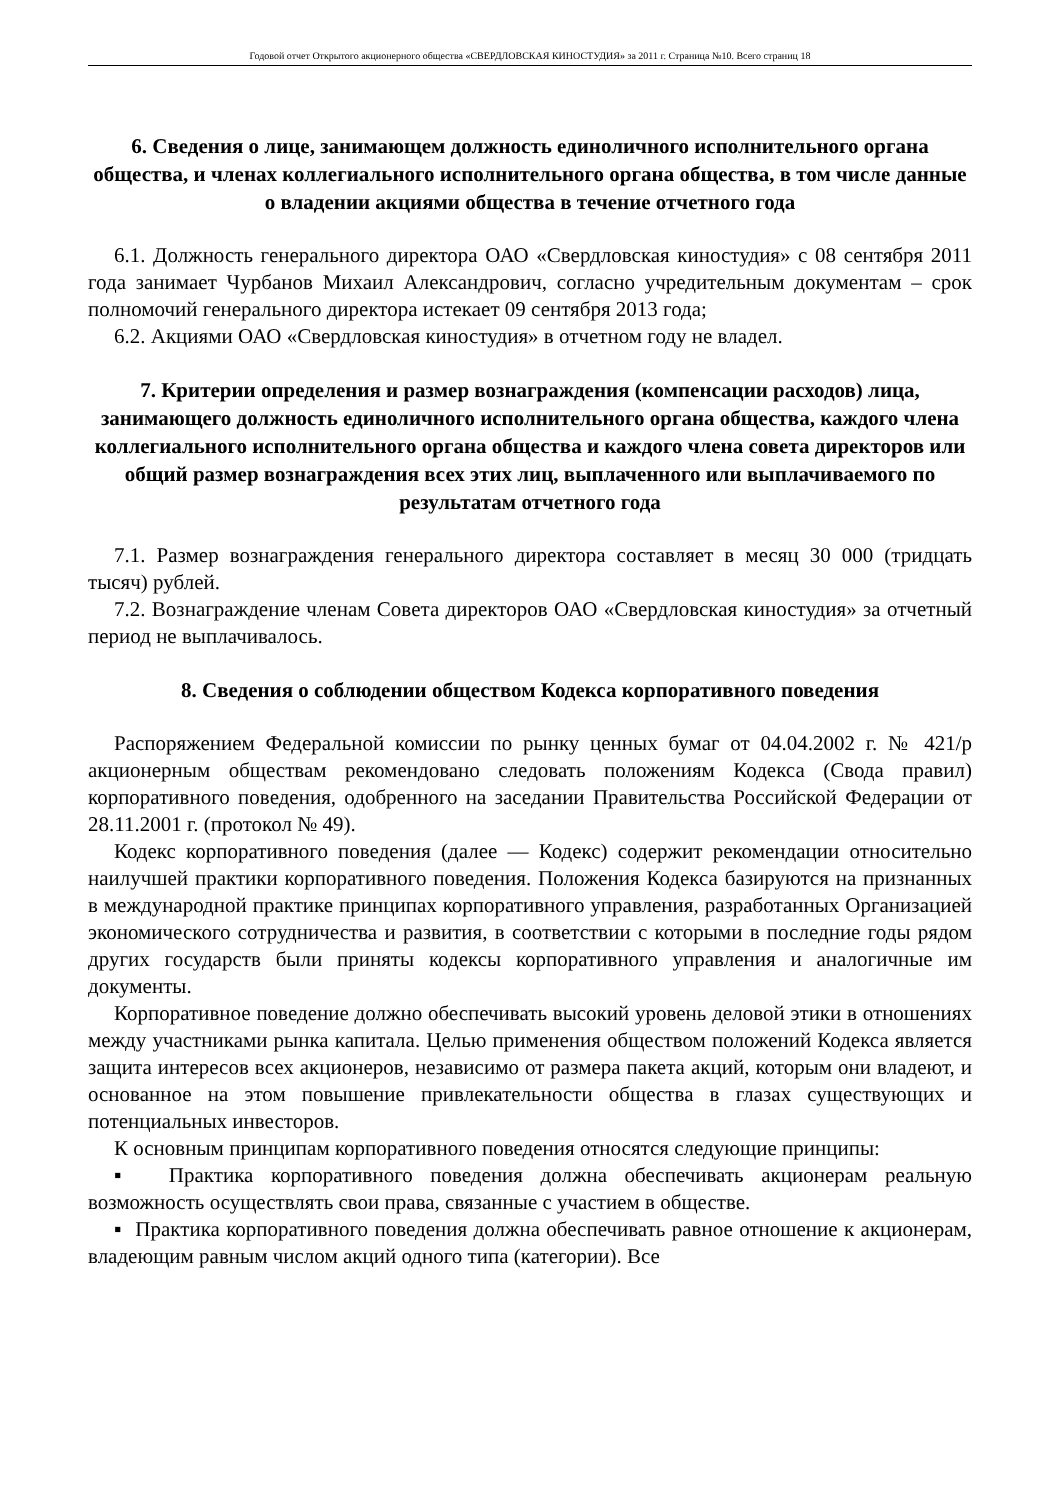Годовой отчет Открытого акционерного общества «СВЕРДЛОВСКАЯ КИНОСТУДИЯ» за 2011 г. Страница №10. Всего страниц 18
6. Сведения о лице, занимающем должность единоличного исполнительного органа общества, и членах коллегиального исполнительного органа общества, в том числе данные о владении акциями общества в течение отчетного года
6.1. Должность генерального директора ОАО «Свердловская киностудия» с 08 сентября 2011 года занимает Чурбанов Михаил Александрович, согласно учредительным документам – срок полномочий генерального директора истекает 09 сентября 2013 года;
6.2. Акциями ОАО «Свердловская киностудия» в отчетном году не владел.
7. Критерии определения и размер вознаграждения (компенсации расходов) лица, занимающего должность единоличного исполнительного органа общества, каждого члена коллегиального исполнительного органа общества и каждого члена совета директоров или общий размер вознаграждения всех этих лиц, выплаченного или выплачиваемого по результатам отчетного года
7.1. Размер вознаграждения генерального директора составляет в месяц 30 000 (тридцать тысяч) рублей.
7.2. Вознаграждение членам Совета директоров ОАО «Свердловская киностудия» за отчетный период не выплачивалось.
8. Сведения о соблюдении обществом Кодекса корпоративного поведения
Распоряжением Федеральной комиссии по рынку ценных бумаг от 04.04.2002 г. № 421/р акционерным обществам рекомендовано следовать положениям Кодекса (Свода правил) корпоративного поведения, одобренного на заседании Правительства Российской Федерации от 28.11.2001 г. (протокол № 49).
Кодекс корпоративного поведения (далее — Кодекс) содержит рекомендации относительно наилучшей практики корпоративного поведения. Положения Кодекса базируются на признанных в международной практике принципах корпоративного управления, разработанных Организацией экономического сотрудничества и развития, в соответствии с которыми в последние годы рядом других государств были приняты кодексы корпоративного управления и аналогичные им документы.
Корпоративное поведение должно обеспечивать высокий уровень деловой этики в отношениях между участниками рынка капитала. Целью применения обществом положений Кодекса является защита интересов всех акционеров, независимо от размера пакета акций, которым они владеют, и основанное на этом повышение привлекательности общества в глазах существующих и потенциальных инвесторов.
К основным принципам корпоративного поведения относятся следующие принципы:
▪ Практика корпоративного поведения должна обеспечивать акционерам реальную возможность осуществлять свои права, связанные с участием в обществе.
▪ Практика корпоративного поведения должна обеспечивать равное отношение к акционерам, владеющим равным числом акций одного типа (категории). Все